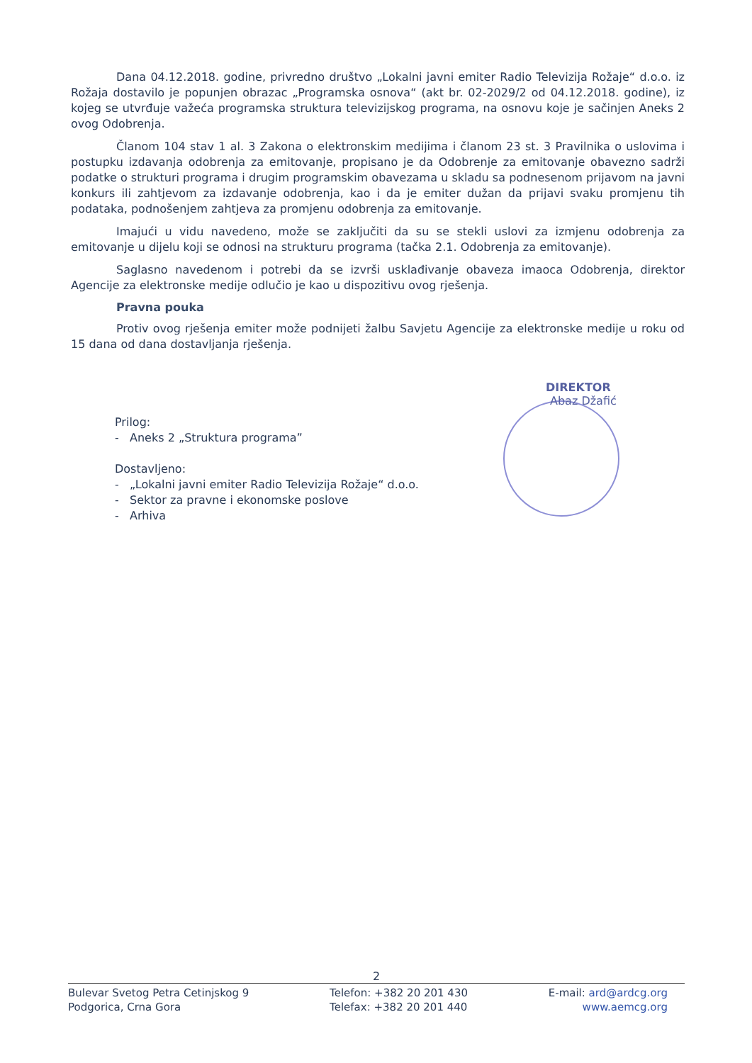Dana 04.12.2018. godine, privredno društvo „Lokalni javni emiter Radio Televizija Rožaje“ d.o.o. iz Rožaja dostavilo je popunjen obrazac „Programska osnova“ (akt br. 02-2029/2 od 04.12.2018. godine), iz kojeg se utvrđuje važeća programska struktura televizijskog programa, na osnovu koje je sačinjen Aneks 2 ovog Odobrenja.
Članom 104 stav 1 al. 3 Zakona o elektronskim medijima i članom 23 st. 3 Pravilnika o uslovima i postupku izdavanja odobrenja za emitovanje, propisano je da Odobrenje za emitovanje obavezno sadrži podatke o strukturi programa i drugim programskim obavezama u skladu sa podnesenom prijavom na javni konkurs ili zahtjevom za izdavanje odobrenja, kao i da je emiter dužan da prijavi svaku promjenu tih podataka, podnošenjem zahtjeva za promjenu odobrenja za emitovanje.
Imajući u vidu navedeno, može se zaključiti da su se stekli uslovi za izmjenu odobrenja za emitovanje u dijelu koji se odnosi na strukturu programa (tačka 2.1. Odobrenja za emitovanje).
Saglasno navedenom i potrebi da se izvrši usklađivanje obaveza imaoca Odobrenja, direktor Agencije za elektronske medije odlučio je kao u dispozitivu ovog rješenja.
Pravna pouka
Protiv ovog rješenja emiter može podnijeti žalbu Savjetu Agencije za elektronske medije u roku od 15 dana od dana dostavljanja rješenja.
DIREKTOR
Abaz Džafić
Prilog:
- Aneks 2 „Struktura programa”
Dostavljeno:
- „Lokalni javni emiter Radio Televizija Rožaje“ d.o.o.
- Sektor za pravne i ekonomske poslove
- Arhiva
2
Bulevar Svetog Petra Cetinjskog 9
Podgorica, Crna Gora
Telefon: +382 20 201 430
Telefax: +382 20 201 440
E-mail: ard@ardcg.org
www.aemcg.org